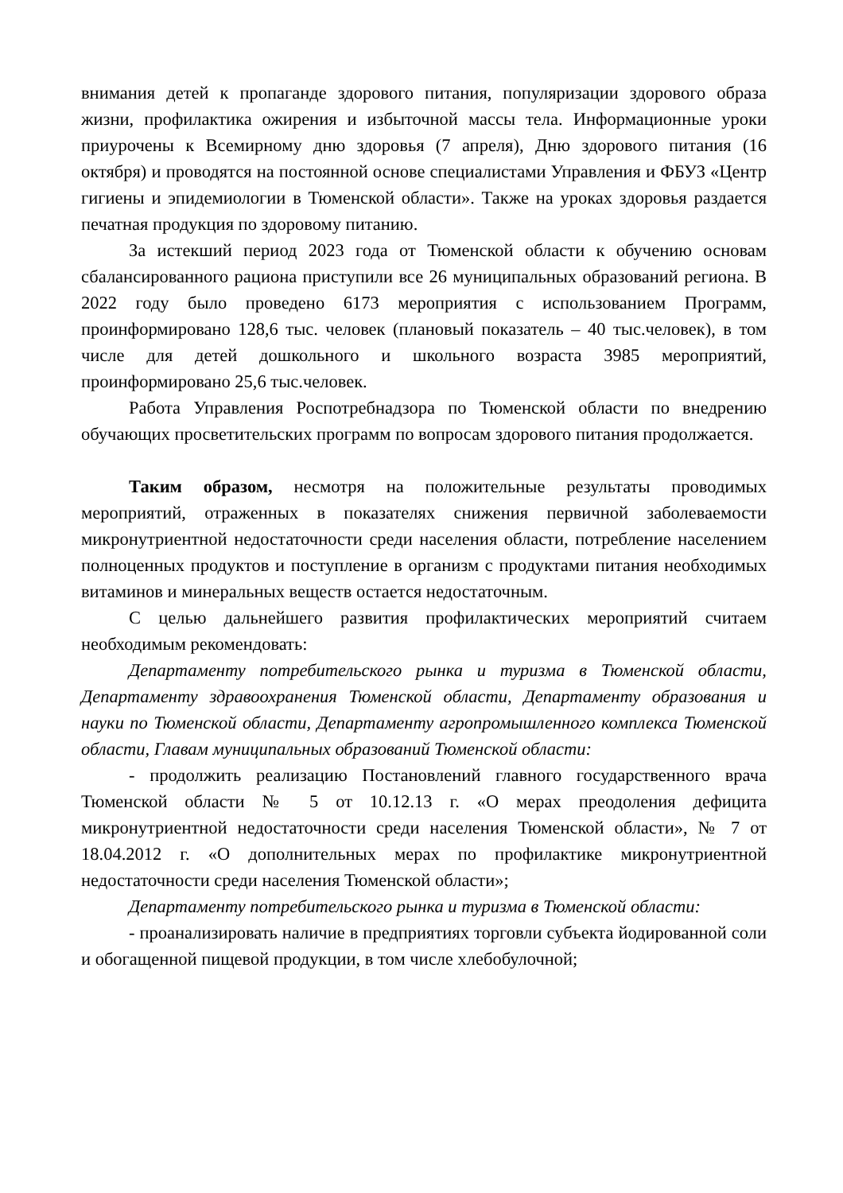внимания детей к пропаганде здорового питания, популяризации здорового образа жизни, профилактика ожирения и избыточной массы тела. Информационные уроки приурочены к Всемирному дню здоровья (7 апреля), Дню здорового питания (16 октября) и проводятся на постоянной основе специалистами Управления и ФБУЗ «Центр гигиены и эпидемиологии в Тюменской области». Также на уроках здоровья раздается печатная продукция по здоровому питанию.
За истекший период 2023 года от Тюменской области к обучению основам сбалансированного рациона приступили все 26 муниципальных образований региона. В 2022 году было проведено 6173 мероприятия с использованием Программ, проинформировано 128,6 тыс. человек (плановый показатель – 40 тыс.человек), в том числе для детей дошкольного и школьного возраста 3985 мероприятий, проинформировано 25,6 тыс.человек.
Работа Управления Роспотребнадзора по Тюменской области по внедрению обучающих просветительских программ по вопросам здорового питания продолжается.
Таким образом, несмотря на положительные результаты проводимых мероприятий, отраженных в показателях снижения первичной заболеваемости микронутриентной недостаточности среди населения области, потребление населением полноценных продуктов и поступление в организм с продуктами питания необходимых витаминов и минеральных веществ остается недостаточным.
С целью дальнейшего развития профилактических мероприятий считаем необходимым рекомендовать:
Департаменту потребительского рынка и туризма в Тюменской области, Департаменту здравоохранения Тюменской области, Департаменту образования и науки по Тюменской области, Департаменту агропромышленного комплекса Тюменской области, Главам муниципальных образований Тюменской области:
- продолжить реализацию Постановлений главного государственного врача Тюменской области № 5 от 10.12.13 г. «О мерах преодоления дефицита микронутриентной недостаточности среди населения Тюменской области», № 7 от 18.04.2012 г. «О дополнительных мерах по профилактике микронутриентной недостаточности среди населения Тюменской области»;
Департаменту потребительского рынка и туризма в Тюменской области:
- проанализировать наличие в предприятиях торговли субъекта йодированной соли и обогащенной пищевой продукции, в том числе хлебобулочной;